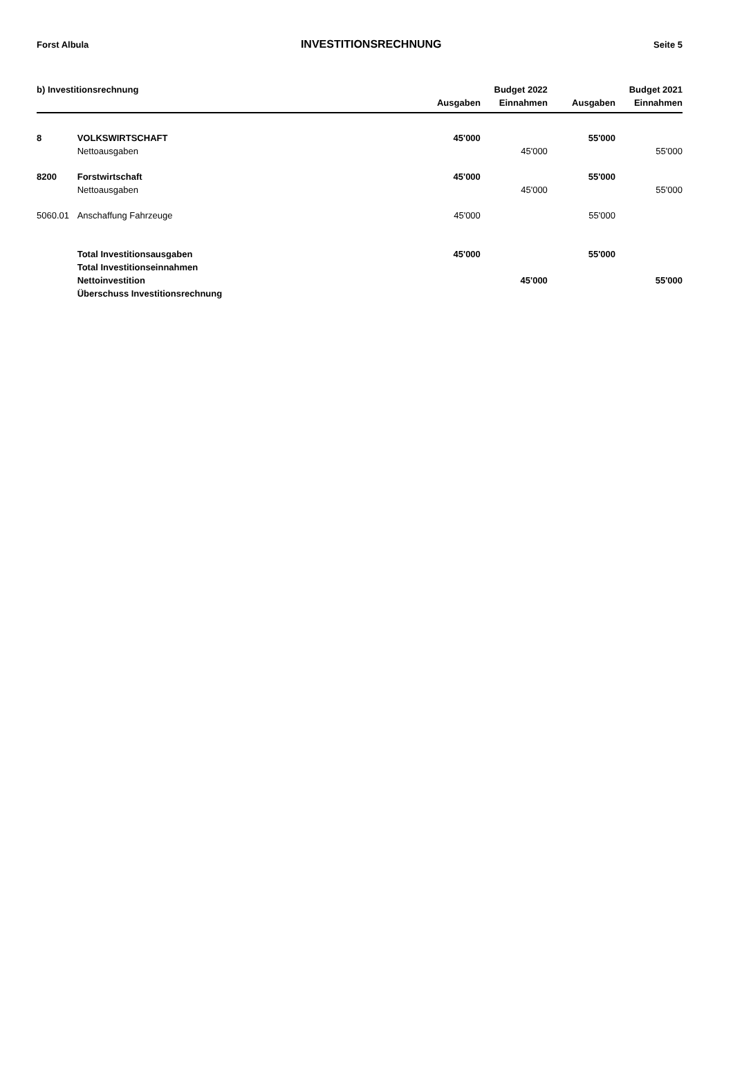Forst Albula INVESTITIONSRECHNUNG Seite 5
| b) Investitionsrechnung | | | Budget 2022 | | Budget 2021 |
| --- | --- | --- | --- | --- | --- |
| | | Ausgaben | Einnahmen | Ausgaben | Einnahmen |
| 8 | VOLKSWIRTSCHAFT | 45'000 | | 55'000 | |
| | Nettoausgaben | | 45'000 | | 55'000 |
| 8200 | Forstwirtschaft | 45'000 | | 55'000 | |
| | Nettoausgaben | | 45'000 | | 55'000 |
| 5060.01 | Anschaffung Fahrzeuge | 45'000 | | 55'000 | |
| | Total Investitionsausgaben | 45'000 | | 55'000 | |
| | Total Investitionseinnahmen | | | | |
| | Nettoinvestition | | 45'000 | | 55'000 |
| | Überschuss Investitionsrechnung | | | | |